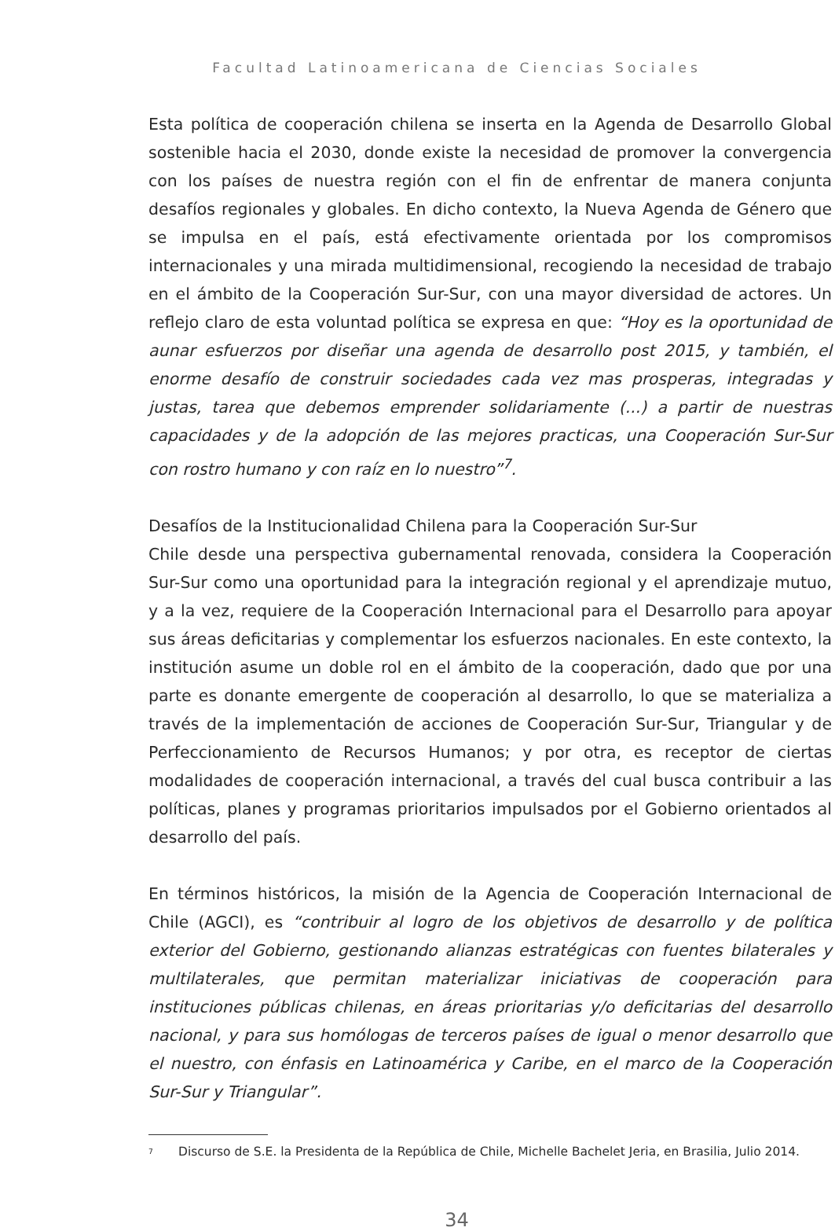Facultad Latinoamericana de Ciencias Sociales
Esta política de cooperación chilena se inserta en la Agenda de Desarrollo Global sostenible hacia el 2030, donde existe la necesidad de promover la convergencia con los países de nuestra región con el fin de enfrentar de manera conjunta desafíos regionales y globales. En dicho contexto, la Nueva Agenda de Género que se impulsa en el país, está efectivamente orientada por los compromisos internacionales y una mirada multidimensional, recogiendo la necesidad de trabajo en el ámbito de la Cooperación Sur-Sur, con una mayor diversidad de actores. Un reflejo claro de esta voluntad política se expresa en que: “Hoy es la oportunidad de aunar esfuerzos por diseñar una agenda de desarrollo post 2015, y también, el enorme desafío de construir sociedades cada vez mas prosperas, integradas y justas, tarea que debemos emprender solidariamente (...) a partir de nuestras capacidades y de la adopción de las mejores practicas, una Cooperación Sur-Sur con rostro humano y con raíz en lo nuestro”<sup>7</sup>.
Desafíos de la Institucionalidad Chilena para la Cooperación Sur-Sur
Chile desde una perspectiva gubernamental renovada, considera la Cooperación Sur-Sur como una oportunidad para la integración regional y el aprendizaje mutuo, y a la vez, requiere de la Cooperación Internacional para el Desarrollo para apoyar sus áreas deficitarias y complementar los esfuerzos nacionales. En este contexto, la institución asume un doble rol en el ámbito de la cooperación, dado que por una parte es donante emergente de cooperación al desarrollo, lo que se materializa a través de la implementación de acciones de Cooperación Sur-Sur, Triangular y de Perfeccionamiento de Recursos Humanos; y por otra, es receptor de ciertas modalidades de cooperación internacional, a través del cual busca contribuir a las políticas, planes y programas prioritarios impulsados por el Gobierno orientados al desarrollo del país.
En términos históricos, la misión de la Agencia de Cooperación Internacional de Chile (AGCI), es “contribuir al logro de los objetivos de desarrollo y de política exterior del Gobierno, gestionando alianzas estratégicas con fuentes bilaterales y multilaterales, que permitan materializar iniciativas de cooperación para instituciones públicas chilenas, en áreas prioritarias y/o deficitarias del desarrollo nacional, y para sus homólogas de terceros países de igual o menor desarrollo que el nuestro, con énfasis en Latinoamérica y Caribe, en el marco de la Cooperación Sur-Sur y Triangular”.
<sup>7</sup> Discurso de S.E. la Presidenta de la República de Chile, Michelle Bachelet Jeria, en Brasilia, Julio 2014.
34